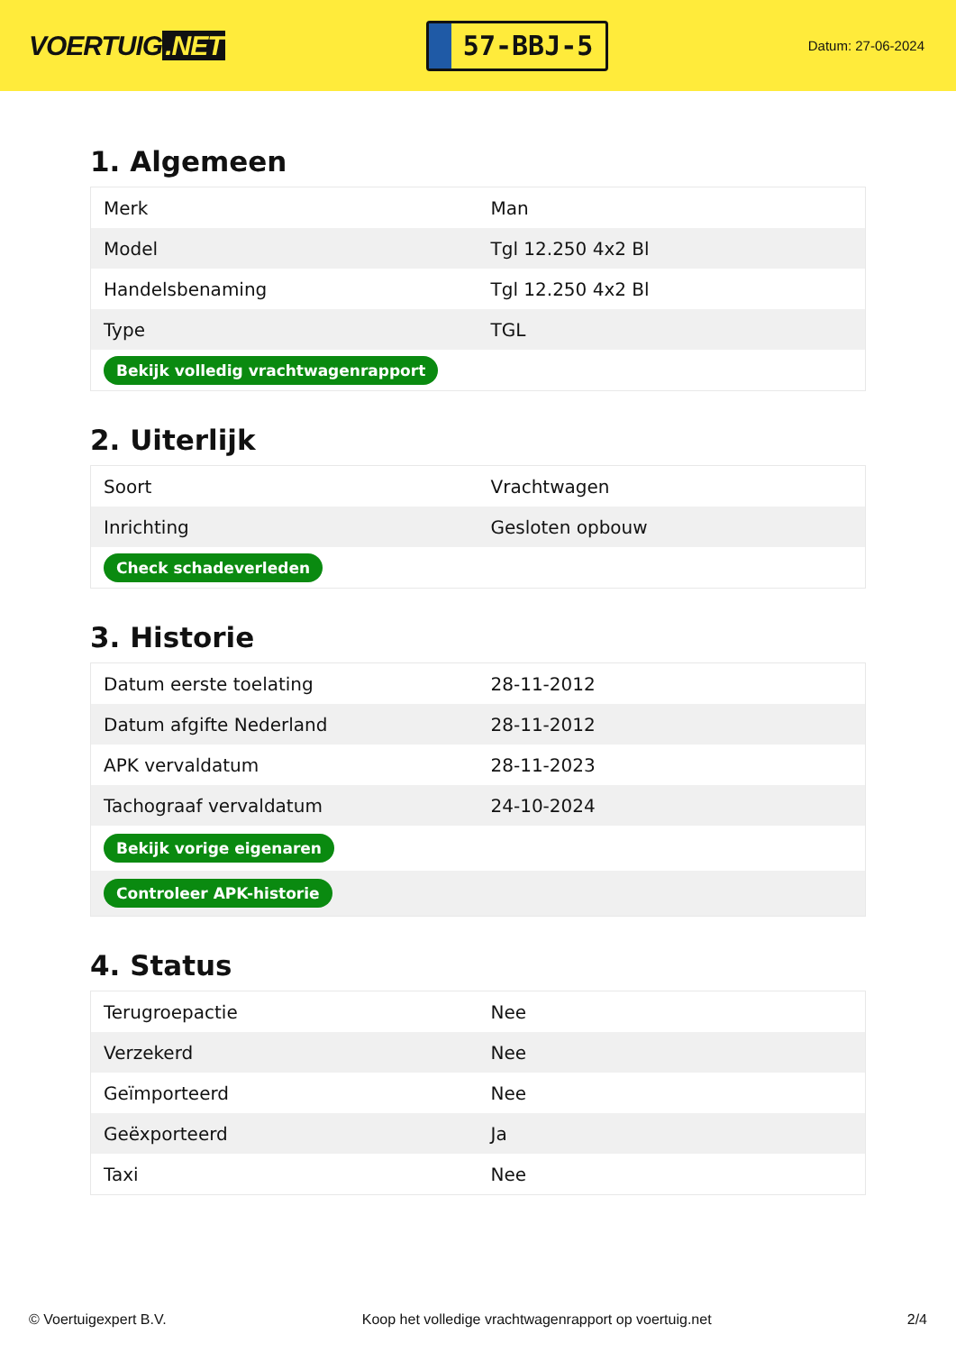VOERTUIG.NET
57-BBJ-5
Datum: 27-06-2024
1. Algemeen
| Merk | Man |
| Model | Tgl 12.250 4x2 Bl |
| Handelsbenaming | Tgl 12.250 4x2 Bl |
| Type | TGL |
| Bekijk volledig vrachtwagenrapport | |
2. Uiterlijk
| Soort | Vrachtwagen |
| Inrichting | Gesloten opbouw |
| Check schadeverleden | |
3. Historie
| Datum eerste toelating | 28-11-2012 |
| Datum afgifte Nederland | 28-11-2012 |
| APK vervaldatum | 28-11-2023 |
| Tachograaf vervaldatum | 24-10-2024 |
| Bekijk vorige eigenaren | |
| Controleer APK-historie | |
4. Status
| Terugroepactie | Nee |
| Verzekerd | Nee |
| Geïmporteerd | Nee |
| Geëxporteerd | Ja |
| Taxi | Nee |
© Voertuigexpert B.V. Koop het volledige vrachtwagenrapport op voertuig.net 2/4